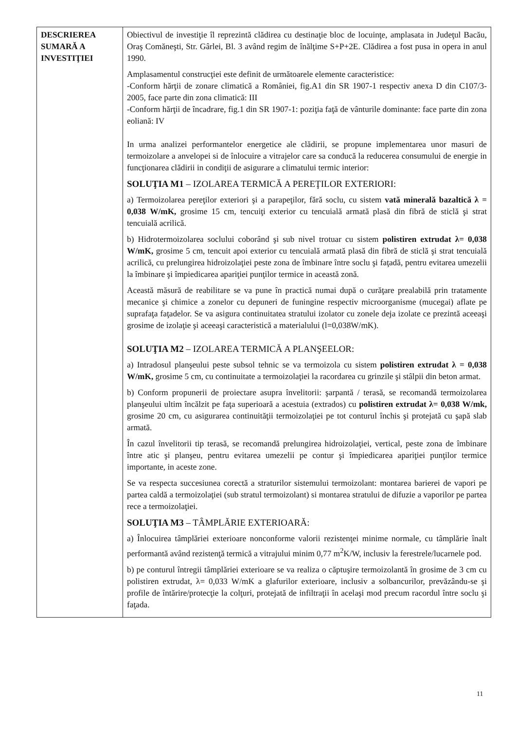| DESCRIEREA SUMARĂ A INVESTIŢIEI | Obiectivul de investiţie îl reprezintă clădirea cu destinaţie bloc de locuinţe, amplasata in Judeţul Bacău, Oraş Comăneşti, Str. Gârlei, Bl. 3 având regim de înălţime S+P+2E. Clădirea a fost pusa in opera in anul 1990. Amplasamentul construcţiei este definit de următoarele elemente caracteristice: -Conform hărţii de zonare climatică a României, fig.A1 din SR 1907-1 respectiv anexa D din C107/3-2005, face parte din zona climatică: III -Conform hărţii de încadrare, fig.1 din SR 1907-1: poziţia faţă de vânturile dominante: face parte din zona eoliană: IV In urma analizei performantelor energetice ale clădirii, se propune implementarea unor masuri de termoizolare a anvelopei si de înlocuire a vitrajelor care sa conducă la reducerea consumului de energie in funcţionarea clădirii in condiţii de asigurare a climatului termic interior: SOLUŢIA M1 – IZOLAREA TERMICĂ A PEREŢILOR EXTERIORI: a) Termoizolarea pereţilor exteriori şi a parapeţilor, fără soclu, cu sistem vată minerală bazaltică λ = 0,038 W/mK, grosime 15 cm, tencuiţi exterior cu tencuială armată plasă din fibră de sticlă şi strat tencuială acrilică. b) Hidrotermoizolarea soclului coborând şi sub nivel trotuar cu sistem polistiren extrudat λ= 0,038 W/mK, grosime 5 cm, tencuit apoi exterior cu tencuială armată plasă din fibră de sticlă şi strat tencuială acrilică, cu prelungirea hidroizolaţiei peste zona de îmbinare între soclu şi faţadă, pentru evitarea umezelii la îmbinare şi împiedicarea apariţiei punţilor termice in această zonă. Această măsură de reabilitare se va pune în practică numai după o curăţare prealabilă prin tratamente mecanice şi chimice a zonelor cu depuneri de funingine respectiv microorganisme (mucegai) aflate pe suprafaţa faţadelor. Se va asigura continuitatea stratului izolator cu zonele deja izolate ce prezintă aceeaşi grosime de izolaţie şi aceeaşi caracteristică a materialului (l=0,038W/mK). SOLUŢIA M2 – IZOLAREA TERMICĂ A PLANŞEELOR: a) Intradosul planşeului peste subsol tehnic se va termoizola cu sistem polistiren extrudat λ = 0,038 W/mK, grosime 5 cm, cu continuitate a termoizolaţiei la racordarea cu grinzile şi stâlpii din beton armat. b) Conform propunerii de proiectare asupra învelitorii: şarpantă / terasă, se recomandă termoizolarea planşeului ultim încălzit pe faţa superioară a acestuia (extrados) cu polistiren extrudat λ= 0,038 W/mk, grosime 20 cm, cu asigurarea continuităţii termoizolaţiei pe tot conturul închis şi protejată cu şapă slab armată. În cazul învelitorii tip terasă, se recomandă prelungirea hidroizolaţiei, vertical, peste zona de îmbinare între atic şi planşeu, pentru evitarea umezelii pe contur şi împiedicarea apariţiei punţilor termice importante, in aceste zone. Se va respecta succesiunea corectă a straturilor sistemului termoizolant: montarea barierei de vapori pe partea caldă a termoizolaţiei (sub stratul termoizolant) si montarea stratului de difuzie a vaporilor pe partea rece a termoizolaţiei. SOLUŢIA M3 – TÂMPLĂRIE EXTERIOARĂ: a) Înlocuirea tâmplăriei exterioare nonconforme valorii rezistenţei minime normale, cu tâmplărie înalt performantă având rezistenţă termică a vitrajului minim 0,77 m<sup>2</sup>K/W, inclusiv la ferestrele/lucarnele pod. b) pe conturul întregii tâmplăriei exterioare se va realiza o căptuşire termoizolantă în grosime de 3 cm cu polistiren extrudat, λ= 0,033 W/mK a glafurilor exterioare, inclusiv a solbancurilor, prevăzându-se şi profile de întărire/protecţie la colţuri, protejată de infiltraţii în acelaşi mod precum racordul între soclu şi faţada. |
11